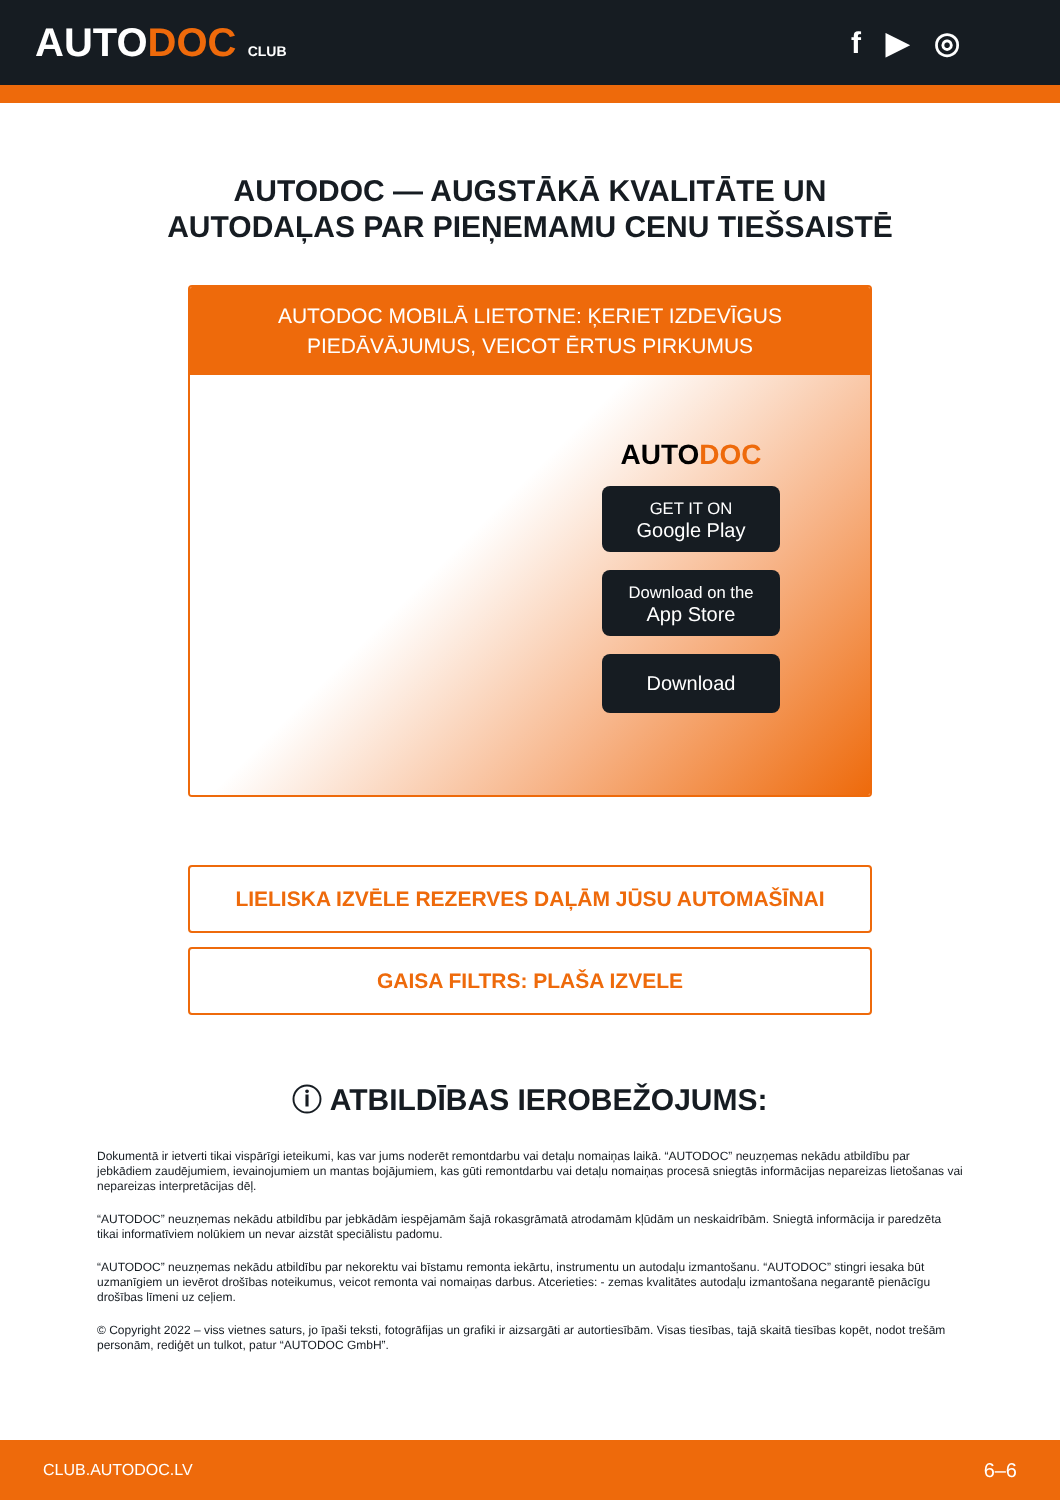AUTODOC CLUB
f ▶ ◎
AUTODOC — AUGSTĀKĀ KVALITĀTE UN
AUTODAĻAS PAR PIEŅEMAMU CENU TIEŠSAISTĒ
AUTODOC MOBILĀ LIETOTNE: ĶERIET IZDEVĪGUS PIEDĀVĀJUMUS, VEICOT ĒRTUS PIRKUMUS
AUTODOC
GET IT ON
Google Play
Download on the
App Store
Download
LIELISKA IZVĒLE REZERVES DAĻĀM JŪSU AUTOMAŠĪNAI
GAISA FILTRS: PLAŠA IZVELE
ⓘ ATBILDĪBAS IEROBEŽOJUMS:
Dokumentā ir ietverti tikai vispārīgi ieteikumi, kas var jums noderēt remontdarbu vai detaļu nomaiņas laikā. “AUTODOC” neuzņemas nekādu atbildību par jebkādiem zaudējumiem, ievainojumiem un mantas bojājumiem, kas gūti remontdarbu vai detaļu nomaiņas procesā sniegtās informācijas nepareizas lietošanas vai nepareizas interpretācijas dēļ.
“AUTODOC” neuzņemas nekādu atbildību par jebkādām iespējamām šajā rokasgrāmatā atrodamām kļūdām un neskaidrībām. Sniegtā informācija ir paredzēta tikai informatīviem nolūkiem un nevar aizstāt speciālistu padomu.
“AUTODOC” neuzņemas nekādu atbildību par nekorektu vai bīstamu remonta iekārtu, instrumentu un autodaļu izmantošanu. “AUTODOC” stingri iesaka būt uzmanīgiem un ievērot drošības noteikumus, veicot remonta vai nomaiņas darbus. Atcerieties: - zemas kvalitātes autodaļu izmantošana negarantē pienācīgu drošības līmeni uz ceļiem.
© Copyright 2022 – viss vietnes saturs, jo īpaši teksti, fotogrāfijas un grafiki ir aizsargāti ar autortiesībām. Visas tiesības, tajā skaitā tiesības kopēt, nodot trešām personām, rediģēt un tulkot, patur “AUTODOC GmbH”.
CLUB.AUTODOC.LV 6–6